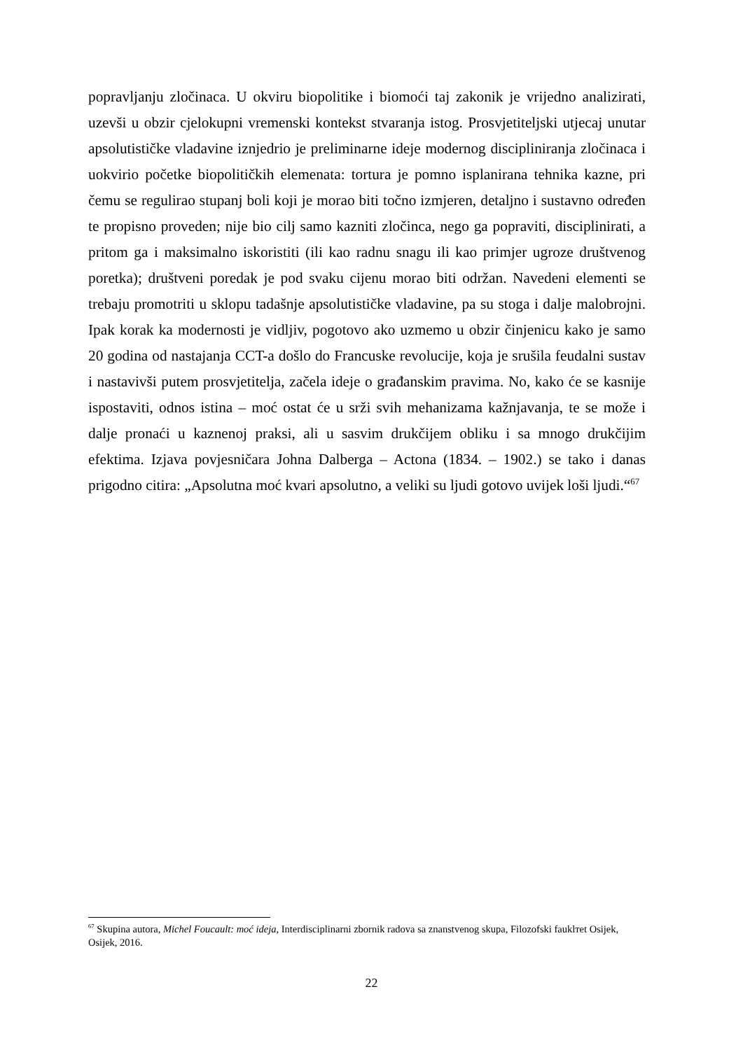popravljanju zločinaca. U okviru biopolitike i biomoći taj zakonik je vrijedno analizirati, uzevši u obzir cjelokupni vremenski kontekst stvaranja istog. Prosvjetiteljski utjecaj unutar apsolutističke vladavine iznjedrio je preliminarne ideje modernog discipliniranja zločinaca i uokvirio početke biopolitičkih elemenata: tortura je pomno isplanirana tehnika kazne, pri čemu se regulirao stupanj boli koji je morao biti točno izmjeren, detaljno i sustavno određen te propisno proveden; nije bio cilj samo kazniti zločinca, nego ga popraviti, disciplinirati, a pritom ga i maksimalno iskoristiti (ili kao radnu snagu ili kao primjer ugroze društvenog poretka); društveni poredak je pod svaku cijenu morao biti održan. Navedeni elementi se trebaju promotriti u sklopu tadašnje apsolutističke vladavine, pa su stoga i dalje malobrojni. Ipak korak ka modernosti je vidljiv, pogotovo ako uzmemo u obzir činjenicu kako je samo 20 godina od nastajanja CCT-a došlo do Francuske revolucije, koja je srušila feudalni sustav i nastavivši putem prosvjetitelja, začela ideje o građanskim pravima. No, kako će se kasnije ispostaviti, odnos istina – moć ostat će u srži svih mehanizama kažnjavanja, te se može i dalje pronaći u kaznenoj praksi, ali u sasvim drukčijem obliku i sa mnogo drukčijim efektima. Izjava povjesničara Johna Dalberga – Actona (1834. – 1902.) se tako i danas prigodno citira: „Apsolutna moć kvari apsolutno, a veliki su ljudi gotovo uvijek loši ljudi.“<sup>67</sup>
<sup>67</sup> Skupina autora, Michel Foucault: moć ideja, Interdisciplinarni zbornik radova sa znanstvenog skupa, Filozofski fauklтet Osijek, Osijek, 2016.
22